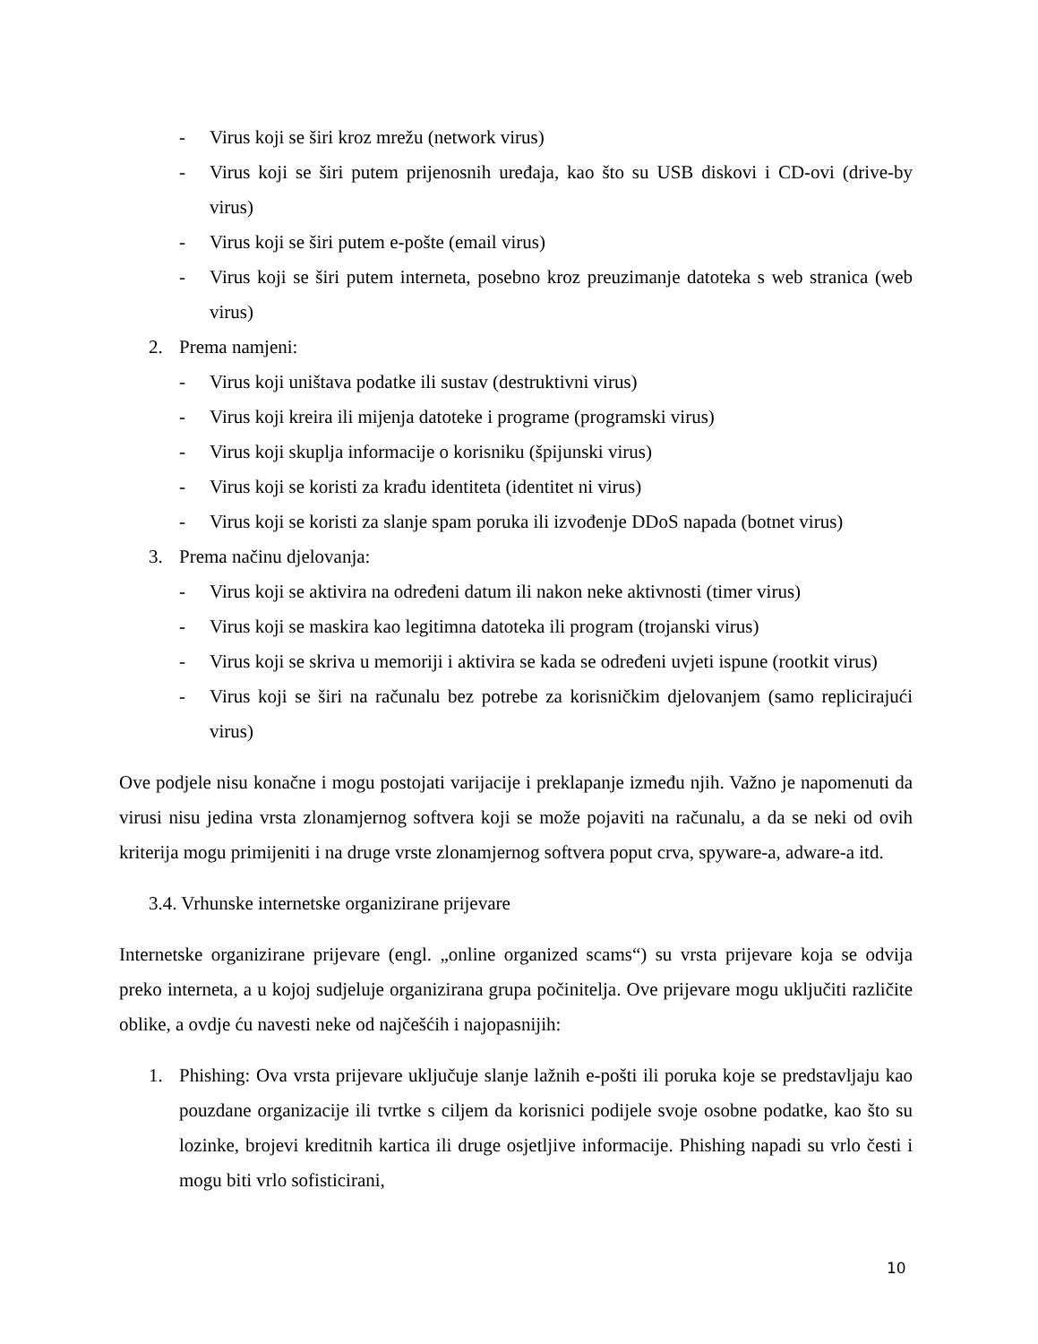- Virus koji se širi kroz mrežu (network virus)
- Virus koji se širi putem prijenosnih uređaja, kao što su USB diskovi i CD-ovi (drive-by virus)
- Virus koji se širi putem e-pošte (email virus)
- Virus koji se širi putem interneta, posebno kroz preuzimanje datoteka s web stranica (web virus)
2. Prema namjeni:
- Virus koji uništava podatke ili sustav (destruktivni virus)
- Virus koji kreira ili mijenja datoteke i programe (programski virus)
- Virus koji skuplja informacije o korisniku (špijunski virus)
- Virus koji se koristi za krađu identiteta (identitet ni virus)
- Virus koji se koristi za slanje spam poruka ili izvođenje DDoS napada (botnet virus)
3. Prema načinu djelovanja:
- Virus koji se aktivira na određeni datum ili nakon neke aktivnosti (timer virus)
- Virus koji se maskira kao legitimna datoteka ili program (trojanski virus)
- Virus koji se skriva u memoriji i aktivira se kada se određeni uvjeti ispune (rootkit virus)
- Virus koji se širi na računalu bez potrebe za korisničkim djelovanjem (samo replicirajući virus)
Ove podjele nisu konačne i mogu postojati varijacije i preklapanje između njih. Važno je napomenuti da virusi nisu jedina vrsta zlonamjernog softvera koji se može pojaviti na računalu, a da se neki od ovih kriterija mogu primijeniti i na druge vrste zlonamjernog softvera poput crva, spyware-a, adware-a itd.
3.4. Vrhunske internetske organizirane prijevare
Internetske organizirane prijevare (engl. „online organized scams“) su vrsta prijevare koja se odvija preko interneta, a u kojoj sudjeluje organizirana grupa počinitelja. Ove prijevare mogu uključiti različite oblike, a ovdje ću navesti neke od najčešćih i najopasnijih:
1. Phishing: Ova vrsta prijevare uključuje slanje lažnih e-pošti ili poruka koje se predstavljaju kao pouzdane organizacije ili tvrtke s ciljem da korisnici podijele svoje osobne podatke, kao što su lozinke, brojevi kreditnih kartica ili druge osjetljive informacije. Phishing napadi su vrlo česti i mogu biti vrlo sofisticirani,
10